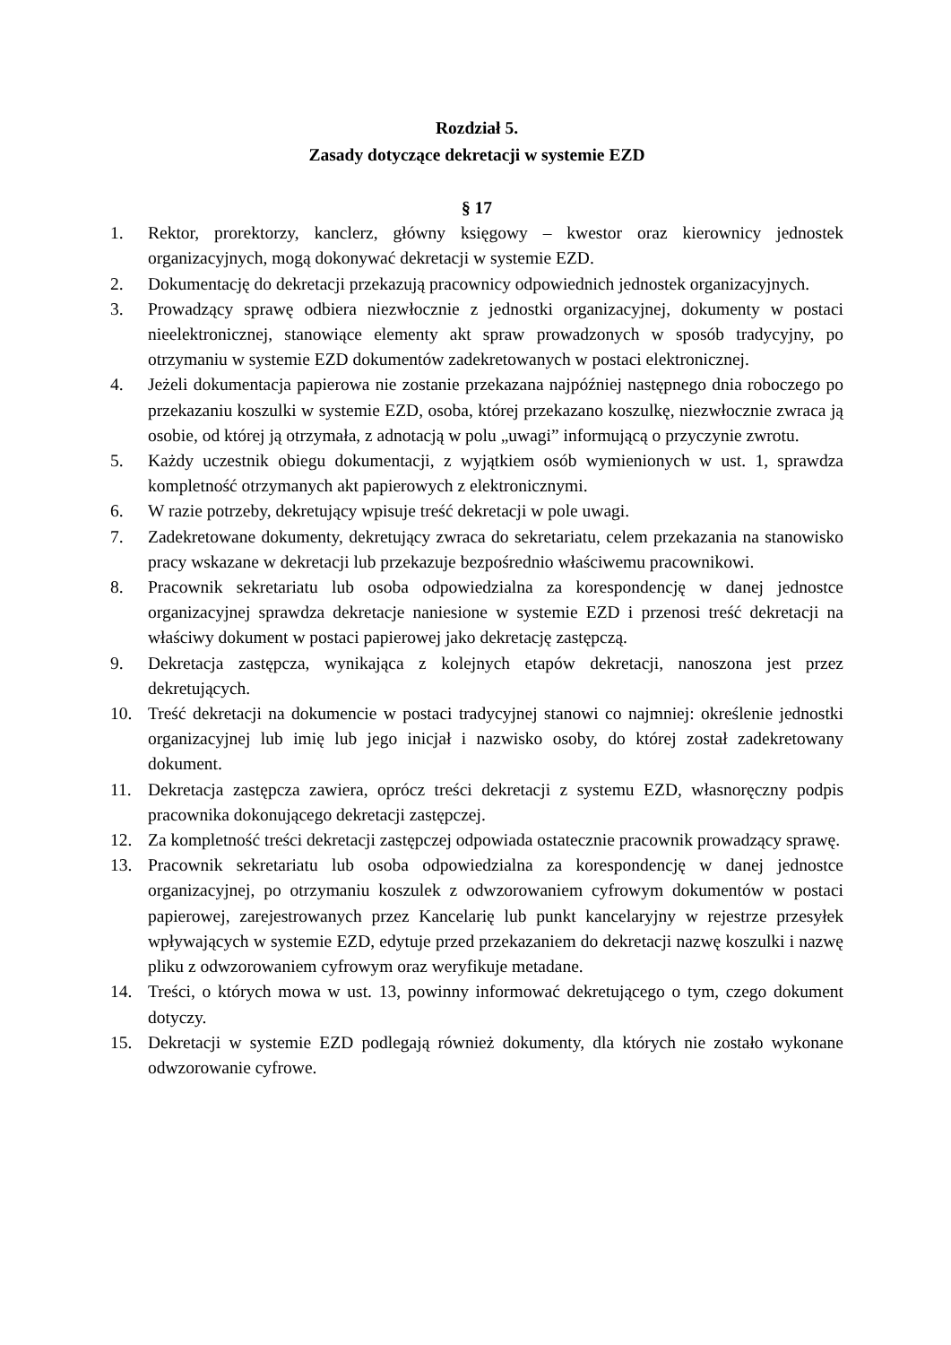Rozdział 5.
Zasady dotyczące dekretacji w systemie EZD
§ 17
1. Rektor, prorektorzy, kanclerz, główny księgowy – kwestor oraz kierownicy jednostek organizacyjnych, mogą dokonywać dekretacji w systemie EZD.
2. Dokumentację do dekretacji przekazują pracownicy odpowiednich jednostek organizacyjnych.
3. Prowadzący sprawę odbiera niezwłocznie z jednostki organizacyjnej, dokumenty w postaci nieelektronicznej, stanowiące elementy akt spraw prowadzonych w sposób tradycyjny, po otrzymaniu w systemie EZD dokumentów zadekretowanych w postaci elektronicznej.
4. Jeżeli dokumentacja papierowa nie zostanie przekazana najpóźniej następnego dnia roboczego po przekazaniu koszulki w systemie EZD, osoba, której przekazano koszulkę, niezwłocznie zwraca ją osobie, od której ją otrzymała, z adnotacją w polu „uwagi” informującą o przyczynie zwrotu.
5. Każdy uczestnik obiegu dokumentacji, z wyjątkiem osób wymienionych w ust. 1, sprawdza kompletność otrzymanych akt papierowych z elektronicznymi.
6. W razie potrzeby, dekretujący wpisuje treść dekretacji w pole uwagi.
7. Zadekretowane dokumenty, dekretujący zwraca do sekretariatu, celem przekazania na stanowisko pracy wskazane w dekretacji lub przekazuje bezpośrednio właściwemu pracownikowi.
8. Pracownik sekretariatu lub osoba odpowiedzialna za korespondencję w danej jednostce organizacyjnej sprawdza dekretacje naniesione w systemie EZD i przenosi treść dekretacji na właściwy dokument w postaci papierowej jako dekretację zastępczą.
9. Dekretacja zastępcza, wynikająca z kolejnych etapów dekretacji, nanoszona jest przez dekretujących.
10. Treść dekretacji na dokumencie w postaci tradycyjnej stanowi co najmniej: określenie jednostki organizacyjnej lub imię lub jego inicjał i nazwisko osoby, do której został zadekretowany dokument.
11. Dekretacja zastępcza zawiera, oprócz treści dekretacji z systemu EZD, własnoręczny podpis pracownika dokonującego dekretacji zastępczej.
12. Za kompletność treści dekretacji zastępczej odpowiada ostatecznie pracownik prowadzący sprawę.
13. Pracownik sekretariatu lub osoba odpowiedzialna za korespondencję w danej jednostce organizacyjnej, po otrzymaniu koszulek z odwzorowaniem cyfrowym dokumentów w postaci papierowej, zarejestrowanych przez Kancelarię lub punkt kancelaryjny w rejestrze przesyłek wpływających w systemie EZD, edytuje przed przekazaniem do dekretacji nazwę koszulki i nazwę pliku z odwzorowaniem cyfrowym oraz weryfikuje metadane.
14. Treści, o których mowa w ust. 13, powinny informować dekretującego o tym, czego dokument dotyczy.
15. Dekretacji w systemie EZD podlegają również dokumenty, dla których nie zostało wykonane odwzorowanie cyfrowe.